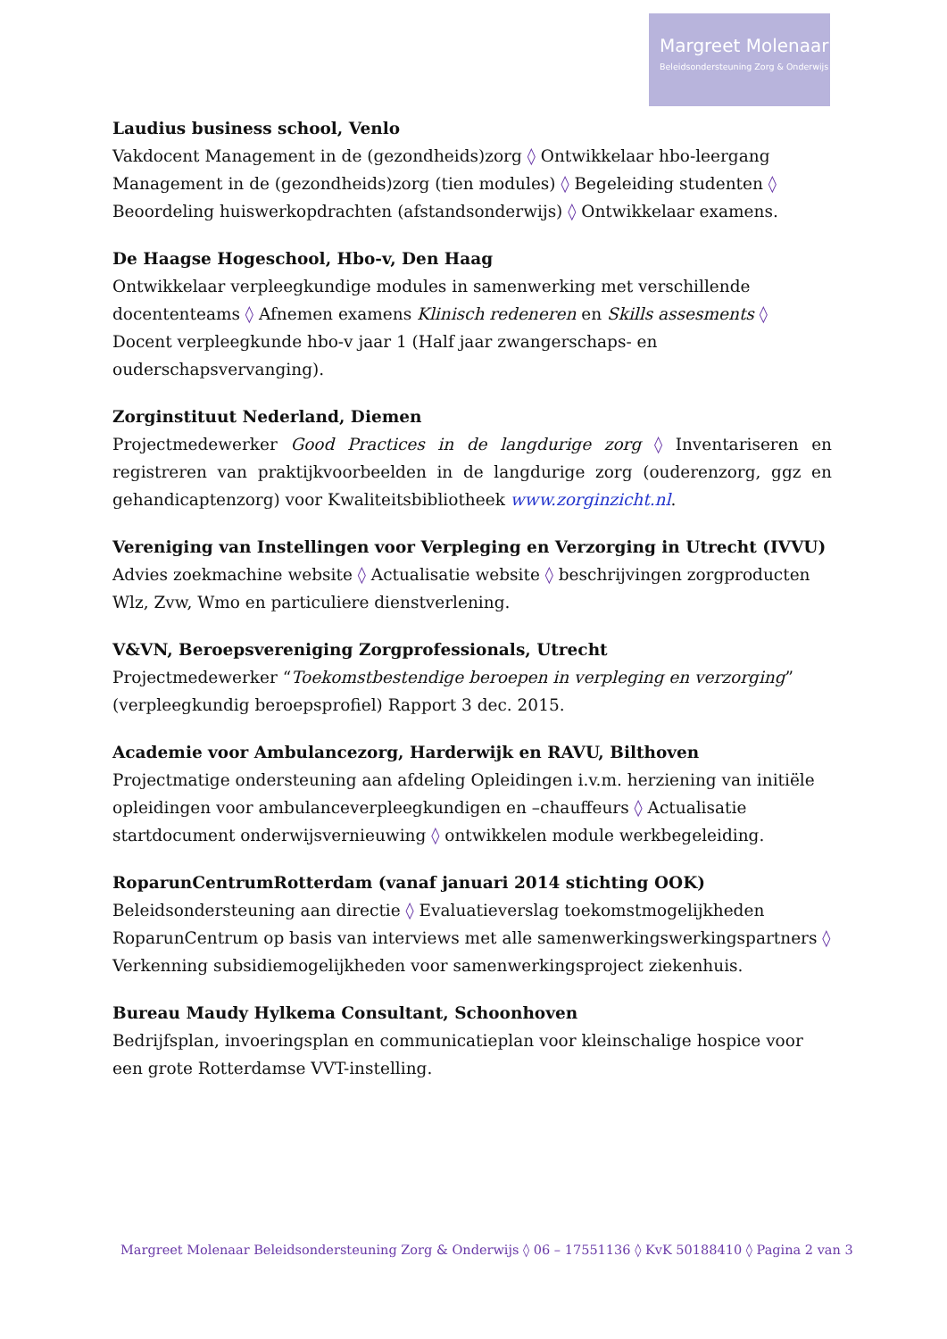Margreet Molenaar
Beleidsondersteuning Zorg & Onderwijs
Laudius business school, Venlo
Vakdocent Management in de (gezondheids)zorg ◊ Ontwikkelaar hbo-leergang Management in de (gezondheids)zorg (tien modules) ◊ Begeleiding studenten ◊ Beoordeling huiswerkopdrachten (afstandsonderwijs) ◊ Ontwikkelaar examens.
De Haagse Hogeschool, Hbo-v, Den Haag
Ontwikkelaar verpleegkundige modules in samenwerking met verschillende docententeams ◊ Afnemen examens Klinisch redeneren en Skills assesments ◊ Docent verpleegkunde hbo-v jaar 1 (Half jaar zwangerschaps- en ouderschapsvervanging).
Zorginstituut Nederland, Diemen
Projectmedewerker Good Practices in de langdurige zorg ◊ Inventariseren en registreren van praktijkvoorbeelden in de langdurige zorg (ouderenzorg, ggz en gehandicaptenzorg) voor Kwaliteitsbibliotheek www.zorginzicht.nl.
Vereniging van Instellingen voor Verpleging en Verzorging in Utrecht (IVVU)
Advies zoekmachine website ◊ Actualisatie website ◊ beschrijvingen zorgproducten Wlz, Zvw, Wmo en particuliere dienstverlening.
V&VN, Beroepsvereniging Zorgprofessionals, Utrecht
Projectmedewerker “Toekomstbestendige beroepen in verpleging en verzorging” (verpleegkundig beroepsprofiel) Rapport 3 dec. 2015.
Academie voor Ambulancezorg, Harderwijk en RAVU, Bilthoven
Projectmatige ondersteuning aan afdeling Opleidingen i.v.m. herziening van initiële opleidingen voor ambulanceverpleegkundigen en –chauffeurs ◊ Actualisatie startdocument onderwijsvernieuwing ◊ ontwikkelen module werkbegeleiding.
RoparunCentrumRotterdam (vanaf januari 2014 stichting OOK)
Beleidsondersteuning aan directie ◊ Evaluatieverslag toekomstmogelijkheden RoparunCentrum op basis van interviews met alle samenwerkingswerkingspartners ◊ Verkenning subsidiemogelijkheden voor samenwerkingsproject ziekenhuis.
Bureau Maudy Hylkema Consultant, Schoonhoven
Bedrijfsplan, invoeringsplan en communicatieplan voor kleinschalige hospice voor een grote Rotterdamse VVT-instelling.
Margreet Molenaar Beleidsondersteuning Zorg & Onderwijs ◊ 06 – 17551136 ◊ KvK 50188410 ◊ Pagina 2 van 3